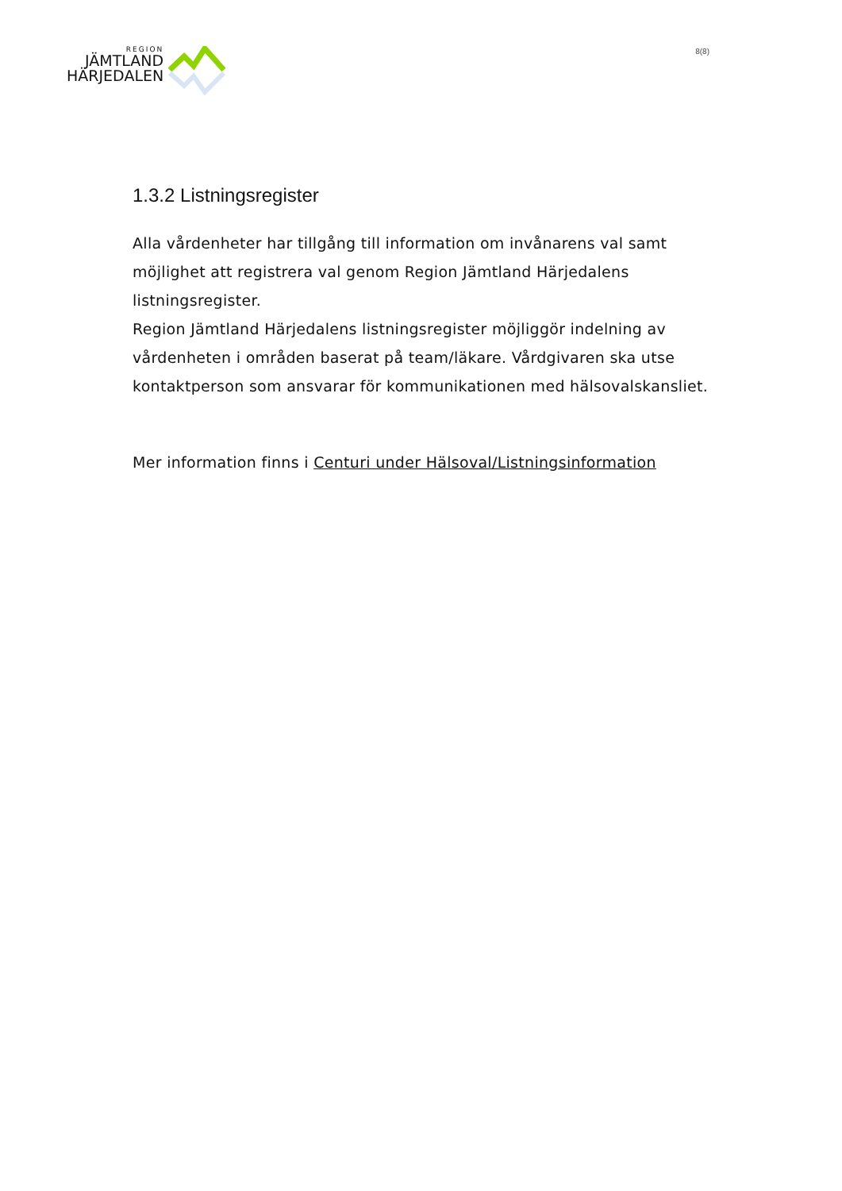REGION
JÄMTLAND
HÄRJEDALEN
8(8)
1.3.2 Listningsregister
Alla vårdenheter har tillgång till information om invånarens val samt möjlighet att registrera val genom Region Jämtland Härjedalens listningsregister.
Region Jämtland Härjedalens listningsregister möjliggör indelning av vårdenheten i områden baserat på team/läkare. Vårdgivaren ska utse kontaktperson som ansvarar för kommunikationen med hälsovalskansliet.
Mer information finns i Centuri under Hälsoval/Listningsinformation